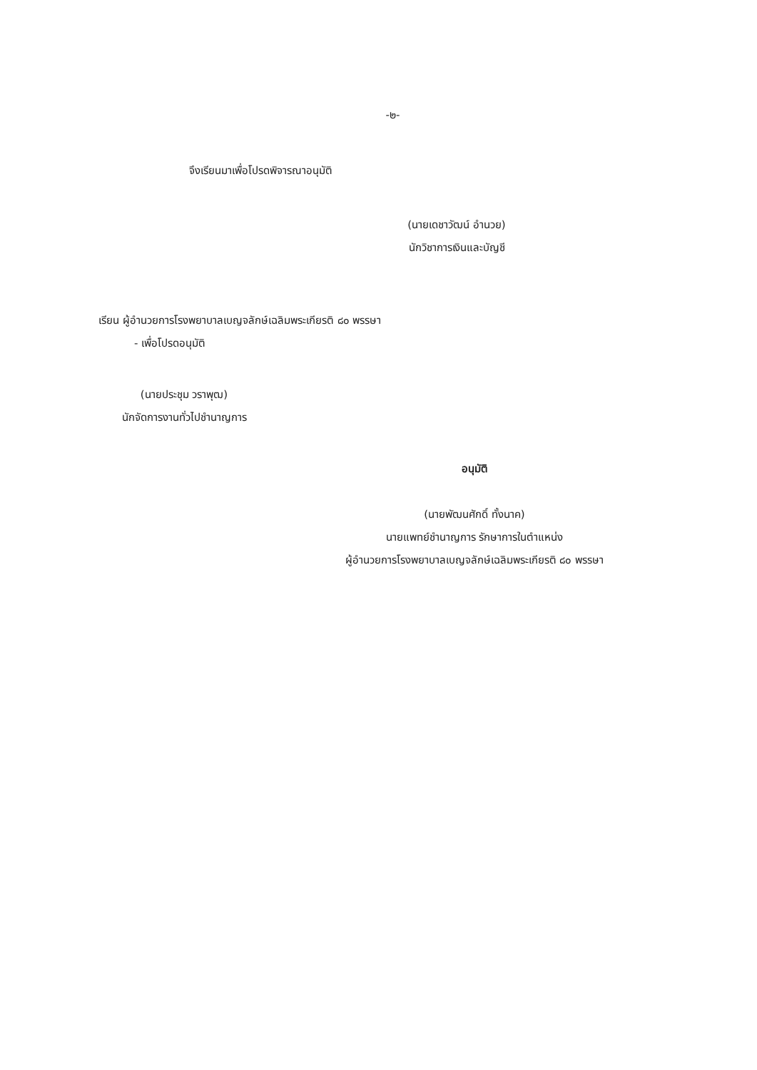-๒-
จึงเรียนมาเพื่อโปรดพิจารณาอนุมัติ
(นายเดชาวัฒน์ อำนวย)
นักวิชาการเงินและบัญชี
เรียน ผู้อำนวยการโรงพยาบาลเบญจลักษ์เฉลิมพระเกียรติ ๘๐ พรรษา
- เพื่อโปรดอนุมัติ
(นายประชุม วราพุฒ)
นักจัดการงานทั่วไปชำนาญการ
อนุมัติ
(นายพัฒนศักดิ์ ทั้งนาค)
นายแพทย์ชำนาญการ รักษาการในตำแหน่ง
ผู้อำนวยการโรงพยาบาลเบญจลักษ์เฉลิมพระเกียรติ ๘๐ พรรษา